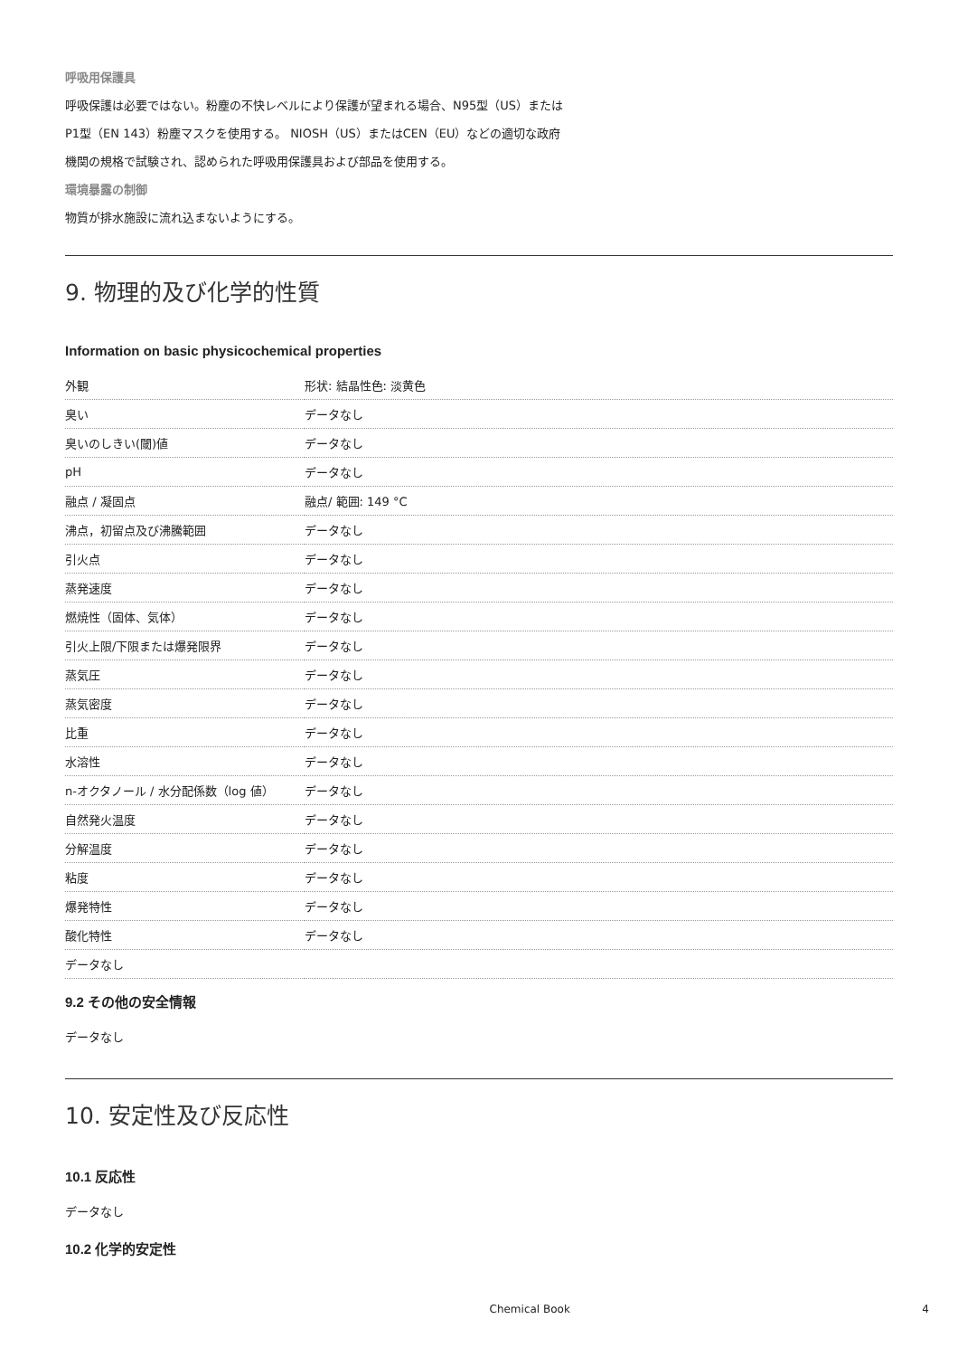呼吸用保護具
呼吸保護は必要ではない。粉塵の不快レベルにより保護が望まれる場合、N95型（US）または
P1型（EN 143）粉塵マスクを使用する。 NIOSH（US）またはCEN（EU）などの適切な政府
機関の規格で試験され、認められた呼吸用保護具および部品を使用する。
環境暴露の制御
物質が排水施設に流れ込まないようにする。
9. 物理的及び化学的性質
Information on basic physicochemical properties
| 外観 | 形状: 結晶性色: 淡黄色 |
| 臭い | データなし |
| 臭いのしきい(閾)値 | データなし |
| pH | データなし |
| 融点 / 凝固点 | 融点/ 範囲: 149 °C |
| 沸点，初留点及び沸騰範囲 | データなし |
| 引火点 | データなし |
| 蒸発速度 | データなし |
| 燃焼性（固体、気体） | データなし |
| 引火上限/下限または爆発限界 | データなし |
| 蒸気圧 | データなし |
| 蒸気密度 | データなし |
| 比重 | データなし |
| 水溶性 | データなし |
| n-オクタノール / 水分配係数（log 値） | データなし |
| 自然発火温度 | データなし |
| 分解温度 | データなし |
| 粘度 | データなし |
| 爆発特性 | データなし |
| 酸化特性 | データなし |
| データなし | |
9.2 その他の安全情報
データなし
10. 安定性及び反応性
10.1 反応性
データなし
10.2 化学的安定性
Chemical Book 4